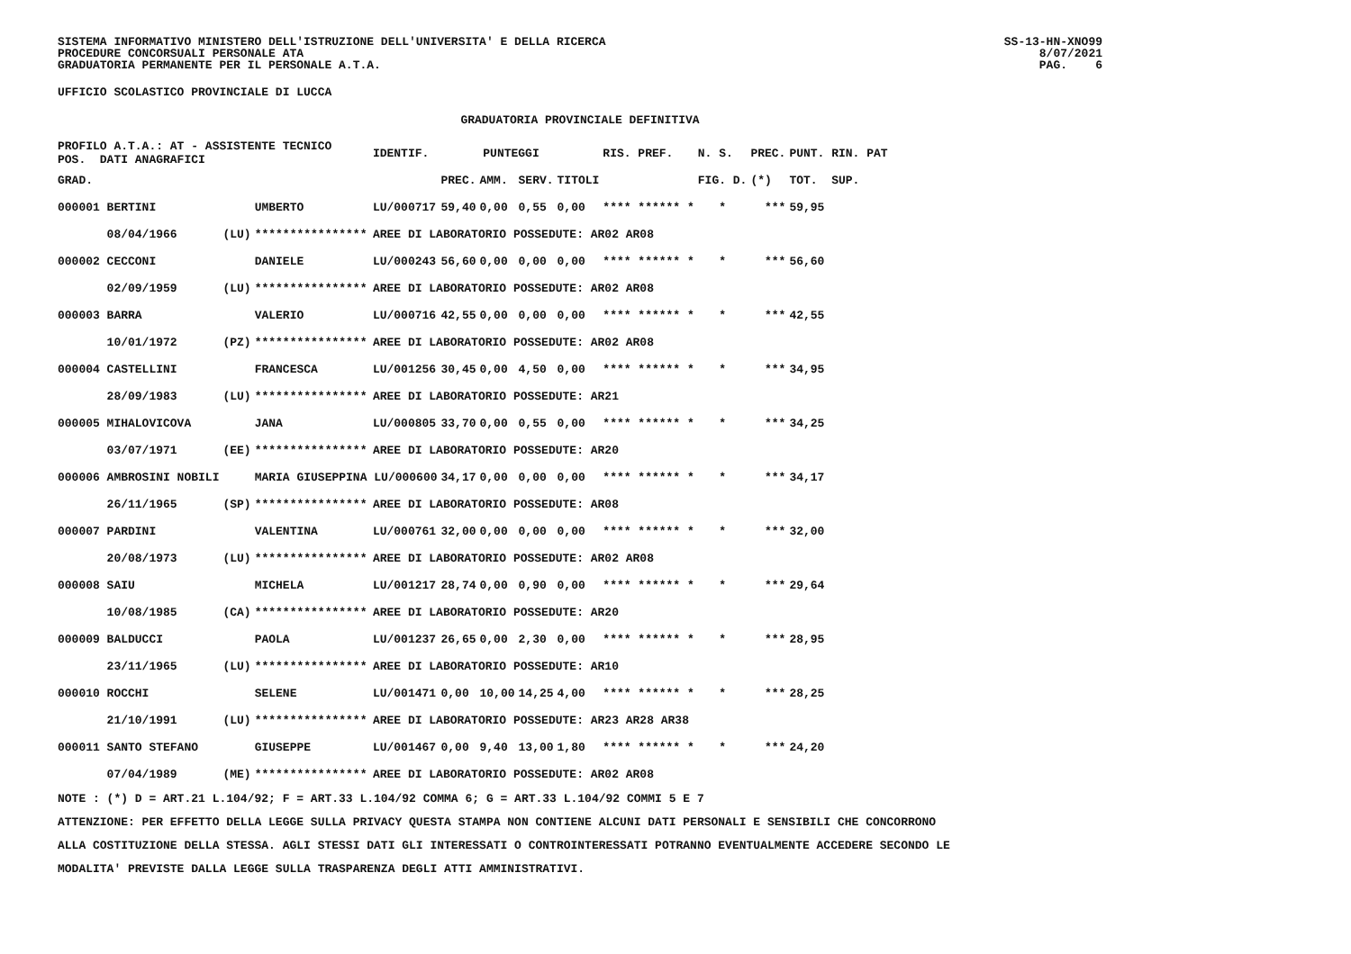SISTEMA INFORMATIVO MINISTERO DELL'ISTRUZIONE DELL'UNIVERSITA' E DELLA RICERCA
PROCEDURE CONCORSUALI PERSONALE ATA
GRADUATORIA PERMANENTE PER IL PERSONALE A.T.A.
SS-13-HN-XNO99
8/07/2021
PAG. 6
UFFICIO SCOLASTICO PROVINCIALE DI LUCCA
GRADUATORIA PROVINCIALE DEFINITIVA
| PROFILO A.T.A.: AT - ASSISTENTE TECNICO POS. DATI ANAGRAFICI | | | IDENTIF. | PUNTEGGI | | | | RIS. PREF. | N. S. | PREC. | PUNT. RIN. PAT |
| --- | --- | --- | --- | --- | --- | --- | --- | --- | --- | --- | --- |
| GRAD. | | | | PREC. | AMM. | SERV. | TITOLI | | FIG. D. | (*) | TOT. SUP. |
| 000001 BERTINI | | UMBERTO | LU/000717 | 59,40 | 0,00 | 0,55 | 0,00 | **** ****** * | * | *** | 59,95 |
| 08/04/1966 | (LU) | **************** | AREE DI LABORATORIO POSSEDUTE: AR02 AR08 | | | | | | | | |
| 000002 CECCONI | | DANIELE | LU/000243 | 56,60 | 0,00 | 0,00 | 0,00 | **** ****** * | * | *** | 56,60 |
| 02/09/1959 | (LU) | **************** | AREE DI LABORATORIO POSSEDUTE: AR02 AR08 | | | | | | | | |
| 000003 BARRA | | VALERIO | LU/000716 | 42,55 | 0,00 | 0,00 | 0,00 | **** ****** * | * | *** | 42,55 |
| 10/01/1972 | (PZ) | **************** | AREE DI LABORATORIO POSSEDUTE: AR02 AR08 | | | | | | | | |
| 000004 CASTELLINI | | FRANCESCA | LU/001256 | 30,45 | 0,00 | 4,50 | 0,00 | **** ****** * | * | *** | 34,95 |
| 28/09/1983 | (LU) | **************** | AREE DI LABORATORIO POSSEDUTE: AR21 | | | | | | | | |
| 000005 MIHALOVICOVA | | JANA | LU/000805 | 33,70 | 0,00 | 0,55 | 0,00 | **** ****** * | * | *** | 34,25 |
| 03/07/1971 | (EE) | **************** | AREE DI LABORATORIO POSSEDUTE: AR20 | | | | | | | | |
| 000006 AMBROSINI NOBILI | | MARIA GIUSEPPINA LU/000600 | | 34,17 | 0,00 | 0,00 | 0,00 | **** ****** * | * | *** | 34,17 |
| 26/11/1965 | (SP) | **************** | AREE DI LABORATORIO POSSEDUTE: AR08 | | | | | | | | |
| 000007 PARDINI | | VALENTINA | LU/000761 | 32,00 | 0,00 | 0,00 | 0,00 | **** ****** * | * | *** | 32,00 |
| 20/08/1973 | (LU) | **************** | AREE DI LABORATORIO POSSEDUTE: AR02 AR08 | | | | | | | | |
| 000008 SAIU | | MICHELA | LU/001217 | 28,74 | 0,00 | 0,90 | 0,00 | **** ****** * | * | *** | 29,64 |
| 10/08/1985 | (CA) | **************** | AREE DI LABORATORIO POSSEDUTE: AR20 | | | | | | | | |
| 000009 BALDUCCI | | PAOLA | LU/001237 | 26,65 | 0,00 | 2,30 | 0,00 | **** ****** * | * | *** | 28,95 |
| 23/11/1965 | (LU) | **************** | AREE DI LABORATORIO POSSEDUTE: AR10 | | | | | | | | |
| 000010 ROCCHI | | SELENE | LU/001471 | 0,00 | 10,00 | 14,25 | 4,00 | **** ****** * | * | *** | 28,25 |
| 21/10/1991 | (LU) | **************** | AREE DI LABORATORIO POSSEDUTE: AR23 AR28 AR38 | | | | | | | | |
| 000011 SANTO STEFANO | | GIUSEPPE | LU/001467 | 0,00 | 9,40 | 13,00 | 1,80 | **** ****** * | * | *** | 24,20 |
| 07/04/1989 | (ME) | **************** | AREE DI LABORATORIO POSSEDUTE: AR02 AR08 | | | | | | | | |
NOTE : (*) D = ART.21 L.104/92; F = ART.33 L.104/92 COMMA 6; G = ART.33 L.104/92 COMMI 5 E 7
ATTENZIONE: PER EFFETTO DELLA LEGGE SULLA PRIVACY QUESTA STAMPA NON CONTIENE ALCUNI DATI PERSONALI E SENSIBILI CHE CONCORRONO
ALLA COSTITUZIONE DELLA STESSA. AGLI STESSI DATI GLI INTERESSATI O CONTROINTERESSATI POTRANNO EVENTUALMENTE ACCEDERE SECONDO LE
MODALITA' PREVISTE DALLA LEGGE SULLA TRASPARENZA DEGLI ATTI AMMINISTRATIVI.